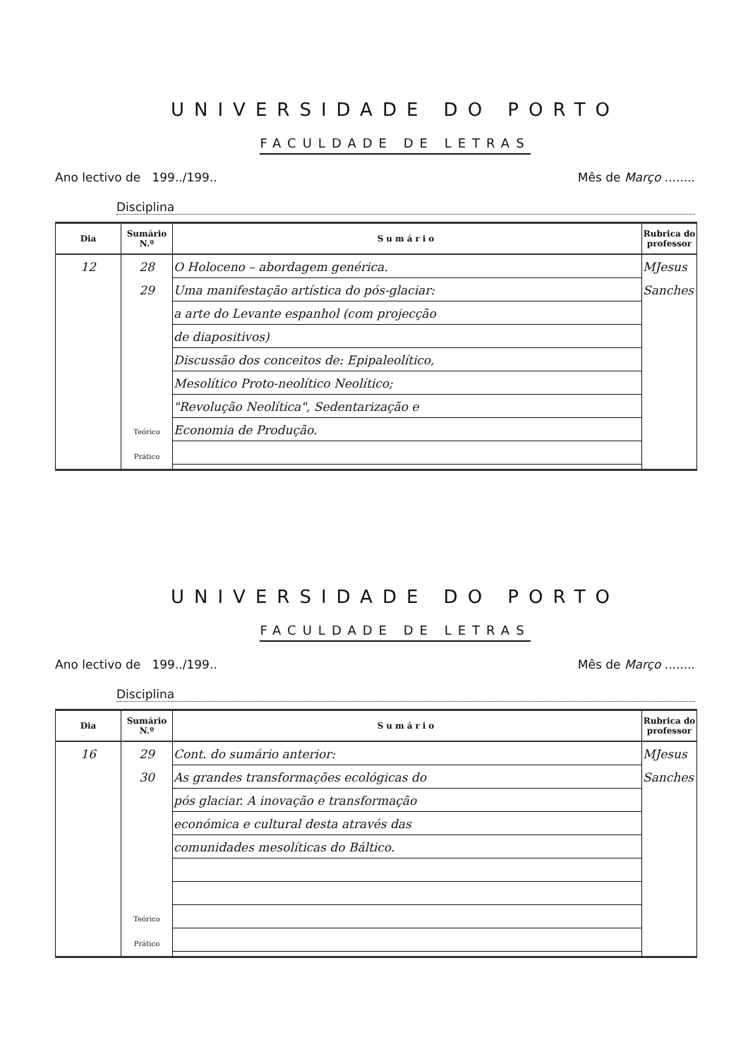UNIVERSIDADE DO PORTO
FACULDADE DE LETRAS
Ano lectivo de 199../199.. Mês de Março ........
Disciplina
| Dia | Sumário N.º | Sumário | Rubrica do professor |
| --- | --- | --- | --- |
| 12 | 28 29 Teórico Prático | O Holoceno – abordagem genérica. Uma manifestação artística do pós-glaciar: a arte do Levante espanhol (com projecção de diapositivos) Discussão dos conceitos de: Epipaleolítico, Mesolítico Proto-neolítico Neolítico; "Revolução Neolítica", Sedentarização e Economia de Produção. | MJesus Sanches |
UNIVERSIDADE DO PORTO
FACULDADE DE LETRAS
Ano lectivo de 199../199.. Mês de Março ........
Disciplina
| Dia | Sumário N.º | Sumário | Rubrica do professor |
| --- | --- | --- | --- |
| 16 | 29 30 Teórico Prático | Cont. do sumário anterior: As grandes transformações ecológicas do pós glaciar. A inovação e transformação económica e cultural desta através das comunidades mesolíticas do Báltico. | MJesus Sanches |